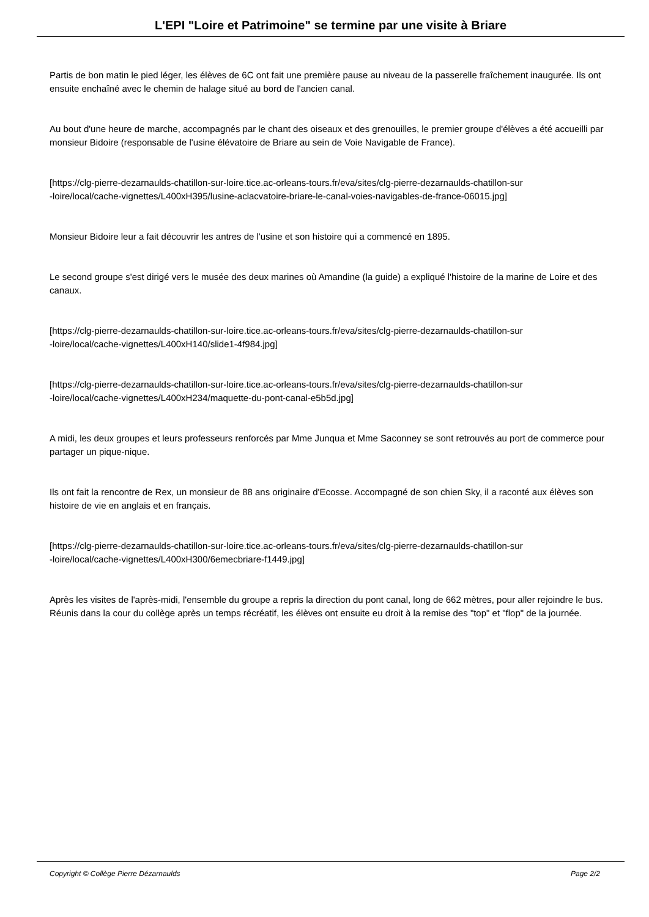L'EPI "Loire et Patrimoine" se termine par une visite à Briare
Partis de bon matin le pied léger, les élèves de 6C ont fait une première pause au niveau de la passerelle fraîchement inaugurée. Ils ont ensuite enchaîné avec le chemin de halage situé au bord de l'ancien canal.
Au bout d'une heure de marche, accompagnés par le chant des oiseaux et des grenouilles, le premier groupe d'élèves a été accueilli par monsieur Bidoire (responsable de l'usine élévatoire de Briare au sein de Voie Navigable de France).
[https://clg-pierre-dezarnaulds-chatillon-sur-loire.tice.ac-orleans-tours.fr/eva/sites/clg-pierre-dezarnaulds-chatillon-sur
-loire/local/cache-vignettes/L400xH395/lusine-aclacvatoire-briare-le-canal-voies-navigables-de-france-06015.jpg]
Monsieur Bidoire leur a fait découvrir les antres de l'usine et son histoire qui a commencé en 1895.
Le second groupe s'est dirigé vers le musée des deux marines où Amandine (la guide) a expliqué l'histoire de la marine de Loire et des canaux.
[https://clg-pierre-dezarnaulds-chatillon-sur-loire.tice.ac-orleans-tours.fr/eva/sites/clg-pierre-dezarnaulds-chatillon-sur
-loire/local/cache-vignettes/L400xH140/slide1-4f984.jpg]
[https://clg-pierre-dezarnaulds-chatillon-sur-loire.tice.ac-orleans-tours.fr/eva/sites/clg-pierre-dezarnaulds-chatillon-sur
-loire/local/cache-vignettes/L400xH234/maquette-du-pont-canal-e5b5d.jpg]
A midi, les deux groupes et leurs professeurs renforcés par Mme Junqua et Mme Saconney se sont retrouvés au port de commerce pour partager un pique-nique.
Ils ont fait la rencontre de Rex, un monsieur de 88 ans originaire d'Ecosse. Accompagné de son chien Sky, il a raconté aux élèves son histoire de vie en anglais et en français.
[https://clg-pierre-dezarnaulds-chatillon-sur-loire.tice.ac-orleans-tours.fr/eva/sites/clg-pierre-dezarnaulds-chatillon-sur
-loire/local/cache-vignettes/L400xH300/6emecbriare-f1449.jpg]
Après les visites de l'après-midi, l'ensemble du groupe a repris la direction du pont canal, long de 662 mètres, pour aller rejoindre le bus. Réunis dans la cour du collège après un temps récréatif, les élèves ont ensuite eu droit à la remise des "top" et "flop" de la journée.
Copyright © Collège Pierre Dézarnaulds Page 2/2